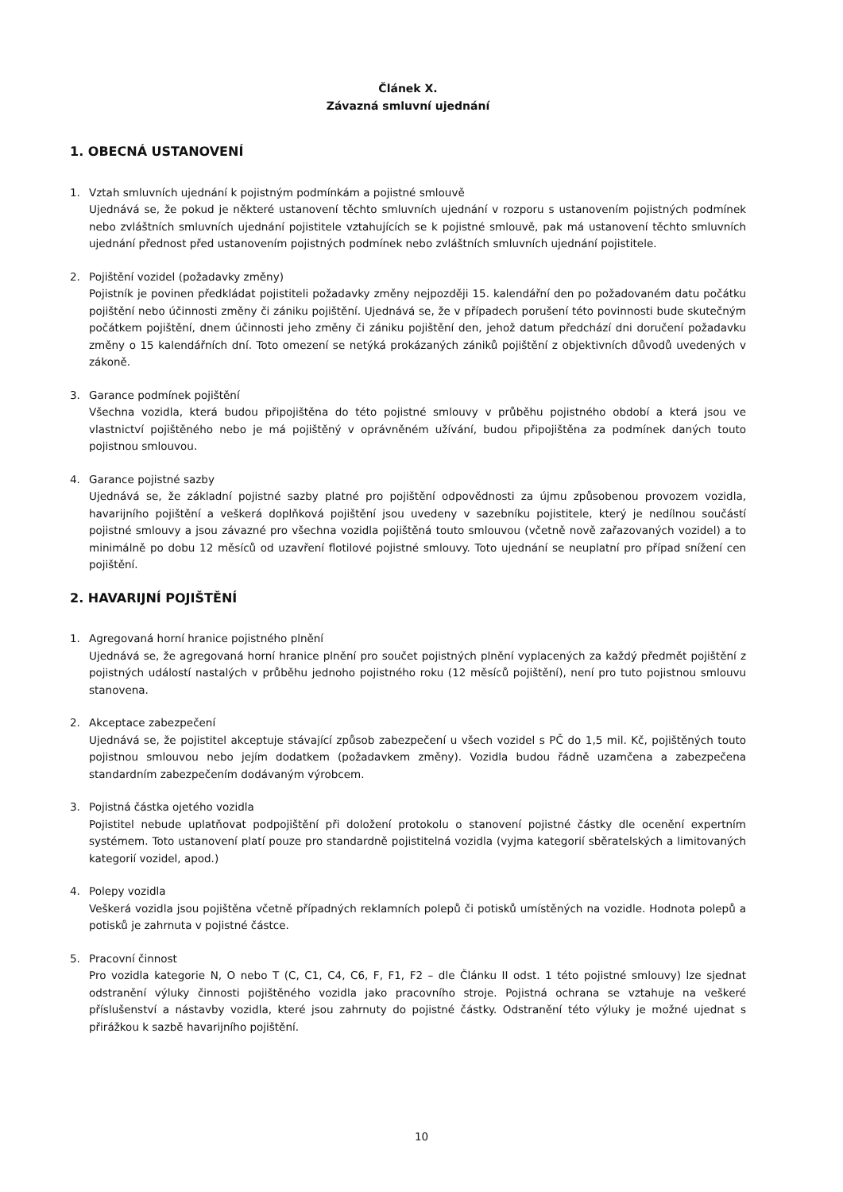Článek X.
Závazná smluvní ujednání
1. OBECNÁ USTANOVENÍ
1. Vztah smluvních ujednání k pojistným podmínkám a pojistné smlouvě
Ujednává se, že pokud je některé ustanovení těchto smluvních ujednání v rozporu s ustanovením pojistných podmínek nebo zvláštních smluvních ujednání pojistitele vztahujících se k pojistné smlouvě, pak má ustanovení těchto smluvních ujednání přednost před ustanovením pojistných podmínek nebo zvláštních smluvních ujednání pojistitele.
2. Pojištění vozidel (požadavky změny)
Pojistník je povinen předkládat pojistiteli požadavky změny nejpozději 15. kalendářní den po požadovaném datu počátku pojištění nebo účinnosti změny či zániku pojištění. Ujednává se, že v případech porušení této povinnosti bude skutečným počátkem pojištění, dnem účinnosti jeho změny či zániku pojištění den, jehož datum předchází dni doručení požadavku změny o 15 kalendářních dní. Toto omezení se netýká prokázaných zániků pojištění z objektivních důvodů uvedených v zákoně.
3. Garance podmínek pojištění
Všechna vozidla, která budou připojištěna do této pojistné smlouvy v průběhu pojistného období a která jsou ve vlastnictví pojištěného nebo je má pojištěný v oprávněném užívání, budou připojištěna za podmínek daných touto pojistnou smlouvou.
4. Garance pojistné sazby
Ujednává se, že základní pojistné sazby platné pro pojištění odpovědnosti za újmu způsobenou provozem vozidla, havarijního pojištění a veškerá doplňková pojištění jsou uvedeny v sazebníku pojistitele, který je nedílnou součástí pojistné smlouvy a jsou závazné pro všechna vozidla pojištěná touto smlouvou (včetně nově zařazovaných vozidel) a to minimálně po dobu 12 měsíců od uzavření flotilové pojistné smlouvy. Toto ujednání se neuplatní pro případ snížení cen pojištění.
2. HAVARIJNÍ POJIŠTĚNÍ
1. Agregovaná horní hranice pojistného plnění
Ujednává se, že agregovaná horní hranice plnění pro součet pojistných plnění vyplacených za každý předmět pojištění z pojistných událostí nastalých v průběhu jednoho pojistného roku (12 měsíců pojištění), není pro tuto pojistnou smlouvu stanovena.
2. Akceptace zabezpečení
Ujednává se, že pojistitel akceptuje stávající způsob zabezpečení u všech vozidel s PČ do 1,5 mil. Kč, pojištěných touto pojistnou smlouvou nebo jejím dodatkem (požadavkem změny). Vozidla budou řádně uzamčena a zabezpečena standardním zabezpečením dodávaným výrobcem.
3. Pojistná částka ojetého vozidla
Pojistitel nebude uplatňovat podpojištění při doložení protokolu o stanovení pojistné částky dle ocenění expertním systémem. Toto ustanovení platí pouze pro standardně pojistitelná vozidla (vyjma kategorií sběratelských a limitovaných kategorií vozidel, apod.)
4. Polepy vozidla
Veškerá vozidla jsou pojištěna včetně případných reklamních polepů či potisků umístěných na vozidle. Hodnota polepů a potisků je zahrnuta v pojistné částce.
5. Pracovní činnost
Pro vozidla kategorie N, O nebo T (C, C1, C4, C6, F, F1, F2 – dle Článku II odst. 1 této pojistné smlouvy) lze sjednat odstranění výluky činnosti pojištěného vozidla jako pracovního stroje. Pojistná ochrana se vztahuje na veškeré příslušenství a nástavby vozidla, které jsou zahrnuty do pojistné částky. Odstranění této výluky je možné ujednat s přirážkou k sazbě havarijního pojištění.
10